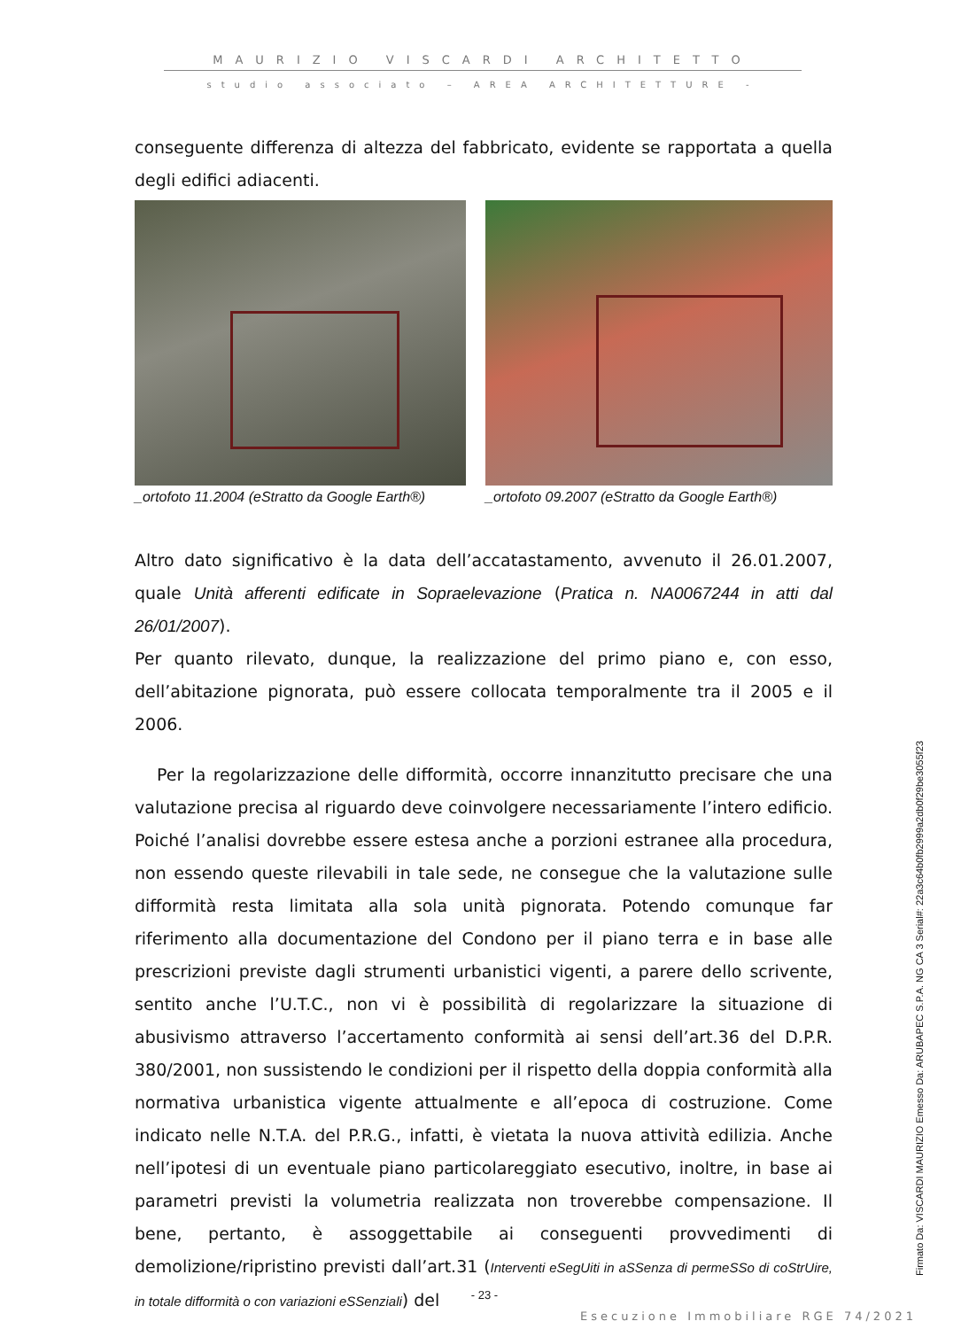MAURIZIO VISCARDI ARCHITETTO
studio associato – AREA ARCHITETTURE -
conseguente differenza di altezza del fabbricato, evidente se rapportata a quella degli edifici adiacenti.
_ortofoto 11.2004 (eStratto da Google Earth®)
_ortofoto 09.2007 (eStratto da Google Earth®)
Altro dato significativo è la data dell’accatastamento, avvenuto il 26.01.2007, quale Unità afferenti edificate in Sopraelevazione (Pratica n. NA0067244 in atti dal 26/01/2007).
Per quanto rilevato, dunque, la realizzazione del primo piano e, con esso, dell’abitazione pignorata, può essere collocata temporalmente tra il 2005 e il 2006.
Per la regolarizzazione delle difformità, occorre innanzitutto precisare che una valutazione precisa al riguardo deve coinvolgere necessariamente l’intero edificio. Poiché l’analisi dovrebbe essere estesa anche a porzioni estranee alla procedura, non essendo queste rilevabili in tale sede, ne consegue che la valutazione sulle difformità resta limitata alla sola unità pignorata. Potendo comunque far riferimento alla documentazione del Condono per il piano terra e in base alle prescrizioni previste dagli strumenti urbanistici vigenti, a parere dello scrivente, sentito anche l’U.T.C., non vi è possibilità di regolarizzare la situazione di abusivismo attraverso l’accertamento conformità ai sensi dell’art.36 del D.P.R. 380/2001, non sussistendo le condizioni per il rispetto della doppia conformità alla normativa urbanistica vigente attualmente e all’epoca di costruzione. Come indicato nelle N.T.A. del P.R.G., infatti, è vietata la nuova attività edilizia. Anche nell’ipotesi di un eventuale piano particolareggiato esecutivo, inoltre, in base ai parametri previsti la volumetria realizzata non troverebbe compensazione. Il bene, pertanto, è assoggettabile ai conseguenti provvedimenti di demolizione/ripristino previsti dall’art.31 (Interventi eSegUiti in aSSenza di permeSSo di coStrUire, in totale difformità o con variazioni eSSenziali) del
Firmato Da: VISCARDI MAURIZIO Emesso Da: ARUBAPEC S.P.A. NG CA 3 Serial#: 22a3c64b0fb2999a2db0f29be3055f23
- 23 -
Esecuzione Immobiliare RGE 74/2021